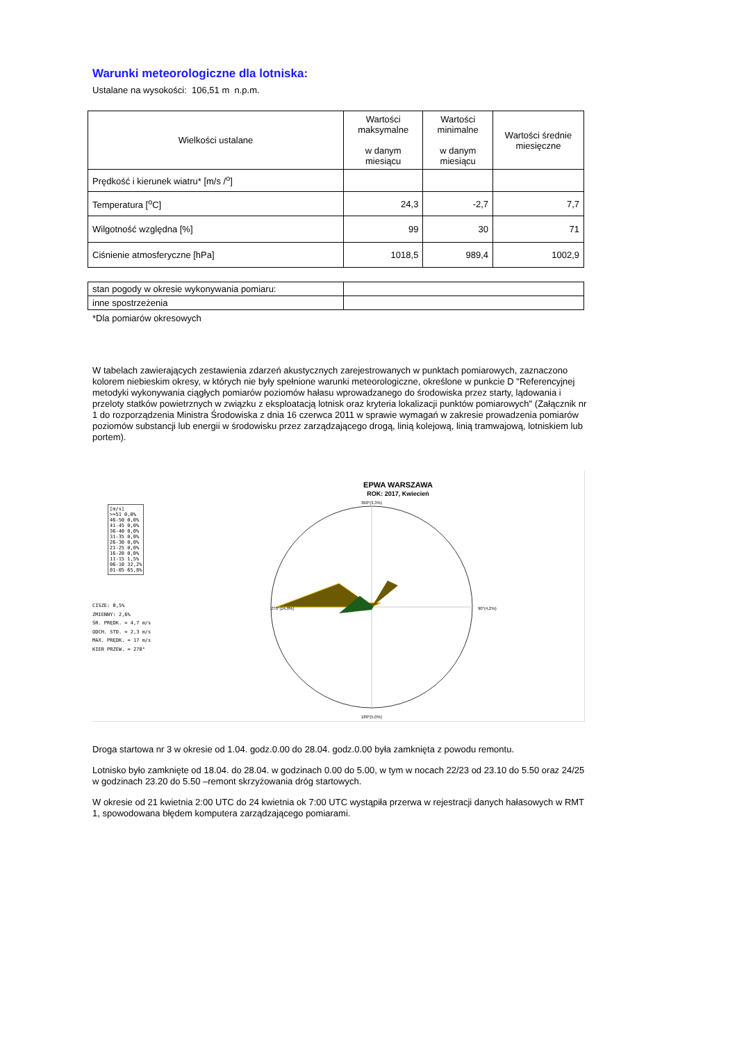Warunki meteorologiczne dla lotniska:
Ustalane na wysokości: 106,51 m n.p.m.
| Wielkości ustalane | Wartości maksymalne w danym miesiącu | Wartości minimalne w danym miesiącu | Wartości średnie miesięczne |
| --- | --- | --- | --- |
| Prędkość i kierunek wiatru* [m/s /<sup>o</sup>] | | | |
| Temperatura [<sup>o</sup>C] | 24,3 | -2,7 | 7,7 |
| Wilgotność względna [%] | 99 | 30 | 71 |
| Ciśnienie atmosferyczne [hPa] | 1018,5 | 989,4 | 1002,9 |
| stan pogody w okresie wykonywania pomiaru: | |
| inne spostrzeżenia | |
*Dla pomiarów okresowych
W tabelach zawierających zestawienia zdarzeń akustycznych zarejestrowanych w punktach pomiarowych, zaznaczono kolorem niebieskim okresy, w których nie były spełnione warunki meteorologiczne, określone w punkcie D "Referencyjnej metodyki wykonywania ciągłych pomiarów poziomów hałasu wprowadzanego do środowiska przez starty, lądowania i przeloty statków powietrznych w związku z eksploatacją lotnisk oraz kryteria lokalizacji punktów pomiarowych" (Załącznik nr 1 do rozporządzenia Ministra Środowiska z dnia 16 czerwca 2011 w sprawie wymagań w zakresie prowadzenia pomiarów poziomów substancji lub energii w środowisku przez zarządzającego drogą, linią kolejową, linią tramwajową, lotniskiem lub portem).
[m/s]
>=51 0,0%
46-50 0,0%
41-45 0,0%
36-40 0,0%
31-35 0,0%
26-30 0,0%
21-25 0,0%
16-20 0,0%
11-15 1,5%
06-10 32,2%
01-05 65,8%
CISZE: 0,5%
ZMIENNY: 2,6%
ŚR. PRĘDK. = 4,7 m/s
ODCH. STD. = 2,3 m/s
MAX. PRĘDK. = 17 m/s
KIER PRZEW. = 270°
EPWA WARSZAWA
ROK: 2017, Kwiecień
360°(3,3%)
270°(24,0%)
90°(4,2%)
180°(5,0%)
Droga startowa nr 3 w okresie od 1.04. godz.0.00 do 28.04. godz.0.00 była zamknięta z powodu remontu.
Lotnisko było zamknięte od 18.04. do 28.04. w godzinach 0.00 do 5.00, w tym w nocach 22/23 od 23.10 do 5.50 oraz 24/25 w godzinach 23.20 do 5.50 –remont skrzyżowania dróg startowych.
W okresie od 21 kwietnia 2:00 UTC do 24 kwietnia ok 7:00 UTC wystąpiła przerwa w rejestracji danych hałasowych w RMT 1, spowodowana błędem komputera zarządzającego pomiarami.